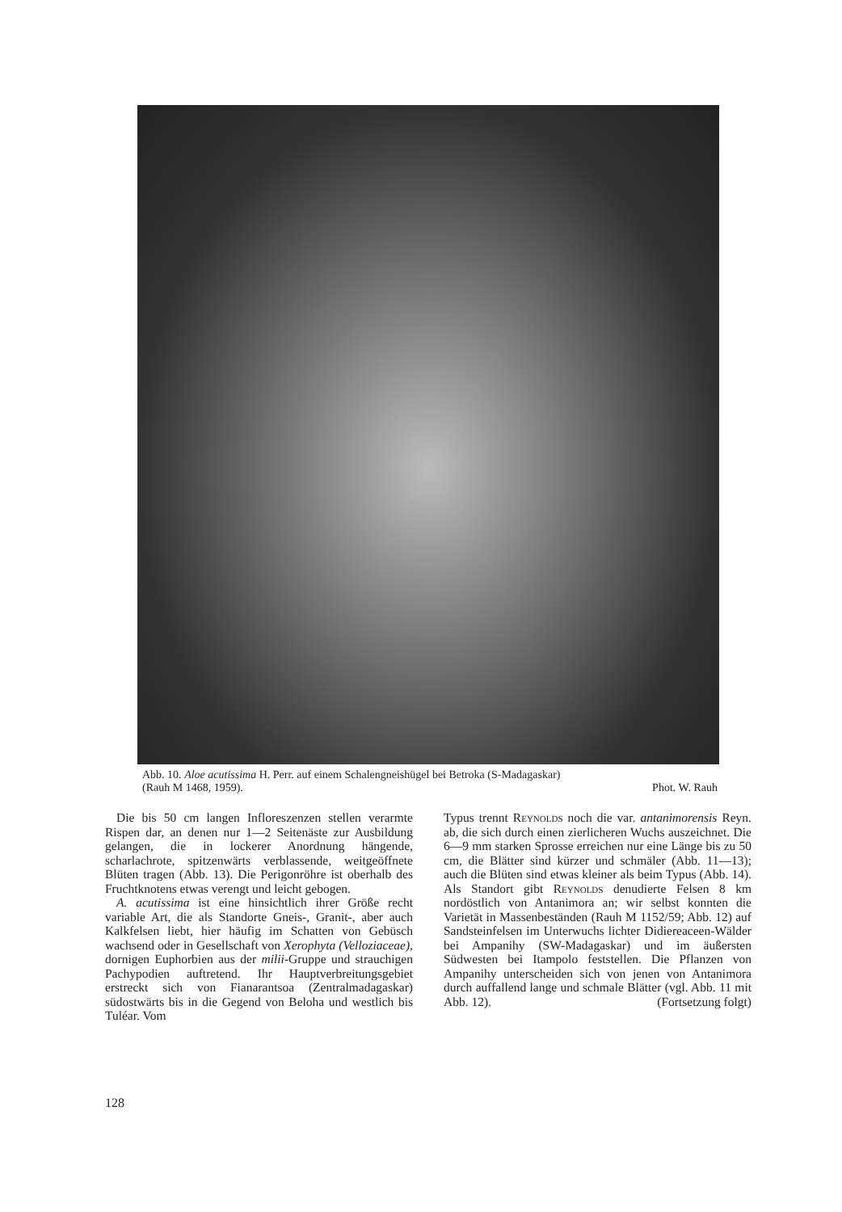Abb. 10. Aloe acutissima H. Perr. auf einem Schalengneishügel bei Betroka (S-Madagaskar)
(Rauh M 1468, 1959). Phot. W. Rauh
Die bis 50 cm langen Infloreszenzen stellen verarmte Rispen dar, an denen nur 1—2 Seitenäste zur Ausbildung gelangen, die in lockerer Anordnung hängende, scharlachrote, spitzenwärts verblassende, weitgeöffnete Blüten tragen (Abb. 13). Die Perigonröhre ist oberhalb des Fruchtknotens etwas verengt und leicht gebogen.
A. acutissima ist eine hinsichtlich ihrer Größe recht variable Art, die als Standorte Gneis-, Granit-, aber auch Kalkfelsen liebt, hier häufig im Schatten von Gebüsch wachsend oder in Gesellschaft von Xerophyta (Velloziaceae), dornigen Euphorbien aus der milii-Gruppe und strauchigen Pachypodien auftretend. Ihr Hauptverbreitungsgebiet erstreckt sich von Fianarantsoa (Zentralmadagaskar) südostwärts bis in die Gegend von Beloha und westlich bis Tuléar. Vom
Typus trennt Reynolds noch die var. antanimorensis Reyn. ab, die sich durch einen zierlicheren Wuchs auszeichnet. Die 6—9 mm starken Sprosse erreichen nur eine Länge bis zu 50 cm, die Blätter sind kürzer und schmäler (Abb. 11—13); auch die Blüten sind etwas kleiner als beim Typus (Abb. 14). Als Standort gibt Reynolds denudierte Felsen 8 km nordöstlich von Antanimora an; wir selbst konnten die Varietät in Massenbeständen (Rauh M 1152/59; Abb. 12) auf Sandsteinfelsen im Unterwuchs lichter Didiereaceen-Wälder bei Ampanihy (SW-Madagaskar) und im äußersten Südwesten bei Itampolo feststellen. Die Pflanzen von Ampanihy unterscheiden sich von jenen von Antanimora durch auffallend lange und schmale Blätter (vgl. Abb. 11 mit Abb. 12). (Fortsetzung folgt)
128